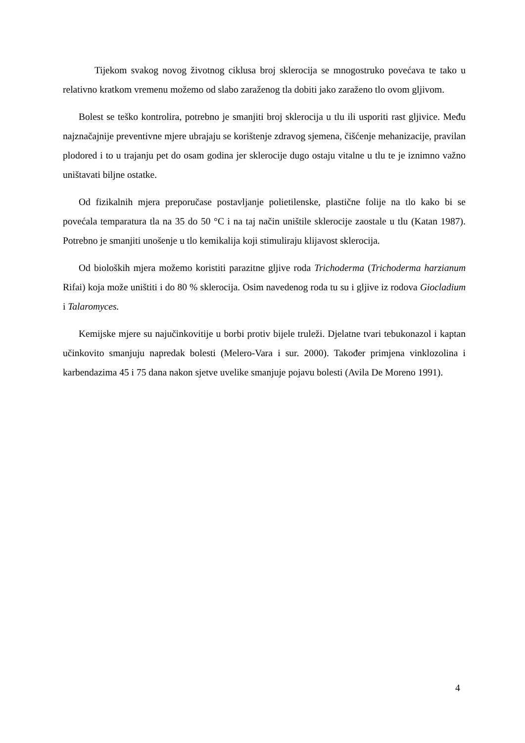Tijekom svakog novog životnog ciklusa broj sklerocija se mnogostruko povećava te tako u relativno kratkom vremenu možemo od slabo zaraženog tla dobiti jako zaraženo tlo ovom gljivom.
Bolest se teško kontrolira, potrebno je smanjiti broj sklerocija u tlu ili usporiti rast gljivice. Među najznačajnije preventivne mjere ubrajaju se korištenje zdravog sjemena, čišćenje mehanizacije, pravilan plodored i to u trajanju pet do osam godina jer sklerocije dugo ostaju vitalne u tlu te je iznimno važno uništavati biljne ostatke.
Od fizikalnih mjera preporučase postavljanje polietilenske, plastične folije na tlo kako bi se povećala temparatura tla na 35 do 50 °C i na taj način uništile sklerocije zaostale u tlu (Katan 1987). Potrebno je smanjiti unošenje u tlo kemikalija koji stimuliraju klijavost sklerocija.
Od bioloških mjera možemo koristiti parazitne gljive roda Trichoderma (Trichoderma harzianum Rifai) koja može uništiti i do 80 % sklerocija. Osim navedenog roda tu su i gljive iz rodova Giocladium i Talaromyces.
Kemijske mjere su najučinkovitije u borbi protiv bijele truleži. Djelatne tvari tebukonazol i kaptan učinkovito smanjuju napredak bolesti (Melero-Vara i sur. 2000). Također primjena vinklozolina i karbendazima 45 i 75 dana nakon sjetve uvelike smanjuje pojavu bolesti (Avila De Moreno 1991).
4